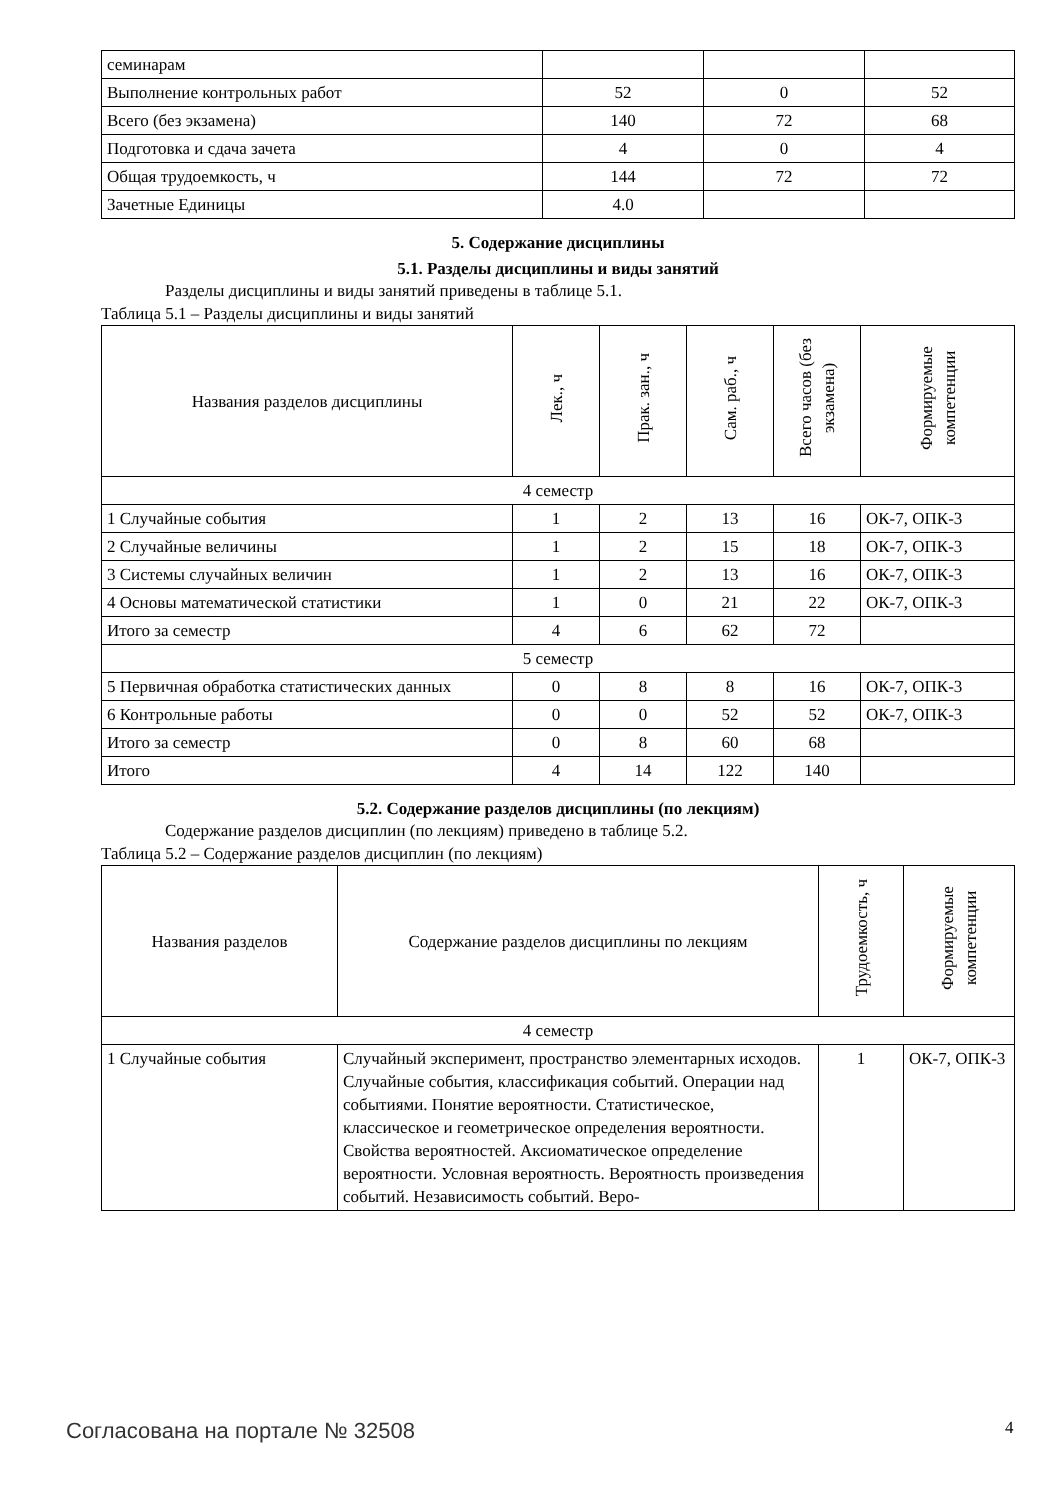| семинарам | | | |
| Выполнение контрольных работ | 52 | 0 | 52 |
| Всего (без экзамена) | 140 | 72 | 68 |
| Подготовка и сдача зачета | 4 | 0 | 4 |
| Общая трудоемкость, ч | 144 | 72 | 72 |
| Зачетные Единицы | 4.0 | | |
5. Содержание дисциплины
5.1. Разделы дисциплины и виды занятий
Разделы дисциплины и виды занятий приведены в таблице 5.1.
Таблица 5.1 – Разделы дисциплины и виды занятий
| Названия разделов дисциплины | Лек., ч | Прак. зан., ч | Сам. раб., ч | Всего часов (без экзамена) | Формируемые компетенции |
| --- | --- | --- | --- | --- | --- |
| 4 семестр | | | | | |
| 1 Случайные события | 1 | 2 | 13 | 16 | ОК-7, ОПК-3 |
| 2 Случайные величины | 1 | 2 | 15 | 18 | ОК-7, ОПК-3 |
| 3 Системы случайных величин | 1 | 2 | 13 | 16 | ОК-7, ОПК-3 |
| 4 Основы математической статистики | 1 | 0 | 21 | 22 | ОК-7, ОПК-3 |
| Итого за семестр | 4 | 6 | 62 | 72 | |
| 5 семестр | | | | | |
| 5 Первичная обработка статистических данных | 0 | 8 | 8 | 16 | ОК-7, ОПК-3 |
| 6 Контрольные работы | 0 | 0 | 52 | 52 | ОК-7, ОПК-3 |
| Итого за семестр | 0 | 8 | 60 | 68 | |
| Итого | 4 | 14 | 122 | 140 | |
5.2. Содержание разделов дисциплины (по лекциям)
Содержание разделов дисциплин (по лекциям) приведено в таблице 5.2.
Таблица 5.2 – Содержание разделов дисциплин (по лекциям)
| Названия разделов | Содержание разделов дисциплины по лекциям | Трудоемкость, ч | Формируемые компетенции |
| --- | --- | --- | --- |
| 4 семестр | | | |
| 1 Случайные события | Случайный эксперимент, пространство элементарных исходов. Случайные события, классификация событий. Операции над событиями. Понятие вероятности. Статистическое, классическое и геометрическое определения вероятности. Свойства вероятностей. Аксиоматическое определение вероятности. Условная вероятность. Вероятность произведения событий. Независимость событий. Веро- | 1 | ОК-7, ОПК-3 |
Согласована на портале № 32508 4